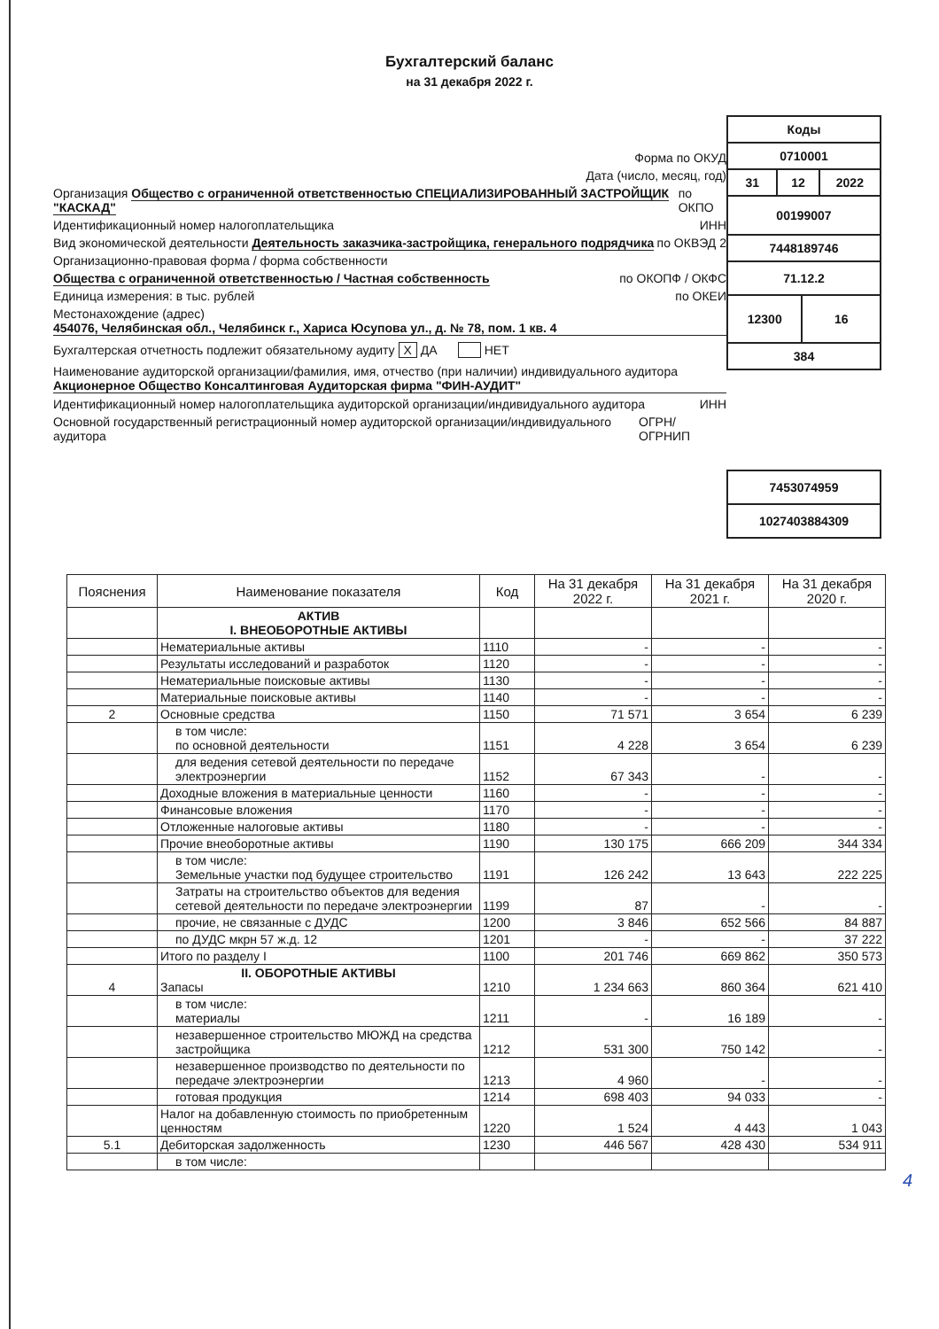Бухгалтерский баланс
на 31 декабря 2022 г.
Форма по ОКУД
Дата (число, месяц, год)
Организация Общество с ограниченной ответственностью СПЕЦИАЛИЗИРОВАННЫЙ ЗАСТРОЙЩИК "КАСКАД" по ОКПО
Идентификационный номер налогоплательщика ИНН
Вид экономической деятельности Деятельность заказчика-застройщика, генерального подрядчика по ОКВЭД 2
Организационно-правовая форма / форма собственности
Общества с ограниченной ответственностью / Частная собственность по ОКОПФ / ОКФС
Единица измерения: в тыс. рублей по ОКЕИ
Местонахождение (адрес)
454076, Челябинская обл., Челябинск г., Хариса Юсупова ул., д. № 78, пом. 1 кв. 4
Бухгалтерская отчетность подлежит обязательному аудиту X ДА НЕТ
Наименование аудиторской организации/фамилия, имя, отчество (при наличии) индивидуального аудитора
Акционерное Общество Консалтинговая Аудиторская фирма "ФИН-АУДИТ"
Идентификационный номер налогоплательщика аудиторской организации/индивидуального аудитора ИНН
Основной государственный регистрационный номер аудиторской организации/индивидуального аудитора ОГРН/ ОГРНИП
| Коды | | | |
| 0710001 | | | |
| 31 | 12 | | 2022 |
| 00199007 | | | |
| 7448189746 | | | |
| 71.12.2 | | | |
| 12300 | | 16 | |
| 384 | | | |
| 7453074959 | | | |
| 1027403884309 | | | |
| Пояснения | Наименование показателя | Код | На 31 декабря 2022 г. | На 31 декабря 2021 г. | На 31 декабря 2020 г. |
| --- | --- | --- | --- | --- | --- |
| | АКТИВ I. ВНЕОБОРОТНЫЕ АКТИВЫ | | | | |
| | Нематериальные активы | 1110 | - | - | - |
| | Результаты исследований и разработок | 1120 | - | - | - |
| | Нематериальные поисковые активы | 1130 | - | - | - |
| | Материальные поисковые активы | 1140 | - | - | - |
| 2 | Основные средства | 1150 | 71 571 | 3 654 | 6 239 |
| | в том числе: по основной деятельности | 1151 | 4 228 | 3 654 | 6 239 |
| | для ведения сетевой деятельности по передаче электроэнергии | 1152 | 67 343 | - | - |
| | Доходные вложения в материальные ценности | 1160 | - | - | - |
| | Финансовые вложения | 1170 | - | - | - |
| | Отложенные налоговые активы | 1180 | - | - | - |
| | Прочие внеоборотные активы | 1190 | 130 175 | 666 209 | 344 334 |
| | в том числе: Земельные участки под будущее строительство | 1191 | 126 242 | 13 643 | 222 225 |
| | Затраты на строительство объектов для ведения сетевой деятельности по передаче электроэнергии | 1199 | 87 | - | - |
| | прочие, не связанные с ДУДС | 1200 | 3 846 | 652 566 | 84 887 |
| | по ДУДС мкрн 57 ж.д. 12 | 1201 | - | - | 37 222 |
| | Итого по разделу I | 1100 | 201 746 | 669 862 | 350 573 |
| 4 | II. ОБОРОТНЫЕ АКТИВЫ Запасы | 1210 | 1 234 663 | 860 364 | 621 410 |
| | в том числе: материалы | 1211 | - | 16 189 | - |
| | незавершенное строительство МЮЖД на средства застройщика | 1212 | 531 300 | 750 142 | - |
| | незавершенное производство по деятельности по передаче электроэнергии | 1213 | 4 960 | - | - |
| | готовая продукция | 1214 | 698 403 | 94 033 | - |
| | Налог на добавленную стоимость по приобретенным ценностям | 1220 | 1 524 | 4 443 | 1 043 |
| 5.1 | Дебиторская задолженность | 1230 | 446 567 | 428 430 | 534 911 |
| | в том числе: | | | | |
4